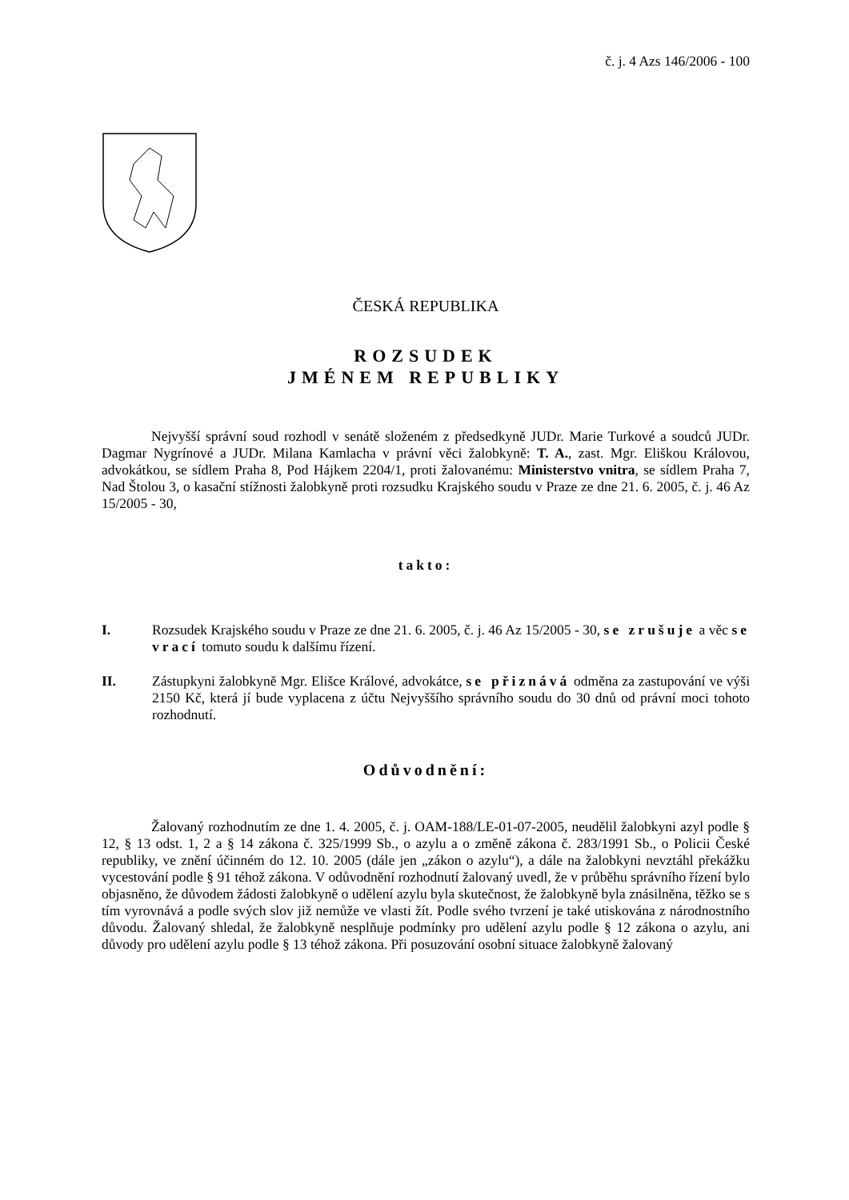č. j. 4 Azs 146/2006 - 100
ČESKÁ REPUBLIKA
ROZSUDEK
JMÉNEM REPUBLIKY
Nejvyšší správní soud rozhodl v senátě složeném z předsedkyně JUDr. Marie Turkové a soudců JUDr. Dagmar Nygrínové a JUDr. Milana Kamlacha v právní věci žalobkyně: T. A., zast. Mgr. Eliškou Královou, advokátkou, se sídlem Praha 8, Pod Hájkem 2204/1, proti žalovanému: Ministerstvo vnitra, se sídlem Praha 7, Nad Štolou 3, o kasační stížnosti žalobkyně proti rozsudku Krajského soudu v Praze ze dne 21. 6. 2005, č. j. 46 Az 15/2005 - 30,
takto:
I. Rozsudek Krajského soudu v Praze ze dne 21. 6. 2005, č. j. 46 Az 15/2005 - 30, se zrušuje a věc se vrací tomuto soudu k dalšímu řízení.
II. Zástupkyni žalobkyně Mgr. Elišce Králové, advokátce, se přiznává odměna za zastupování ve výši 2150 Kč, která jí bude vyplacena z účtu Nejvyššího správního soudu do 30 dnů od právní moci tohoto rozhodnutí.
Odůvodnění:
Žalovaný rozhodnutím ze dne 1. 4. 2005, č. j. OAM-188/LE-01-07-2005, neudělil žalobkyni azyl podle § 12, § 13 odst. 1, 2 a § 14 zákona č. 325/1999 Sb., o azylu a o změně zákona č. 283/1991 Sb., o Policii České republiky, ve znění účinném do 12. 10. 2005 (dále jen „zákon o azylu“), a dále na žalobkyni nevztáhl překážku vycestování podle § 91 téhož zákona. V odůvodnění rozhodnutí žalovaný uvedl, že v průběhu správního řízení bylo objasněno, že důvodem žádosti žalobkyně o udělení azylu byla skutečnost, že žalobkyně byla znásilněna, těžko se s tím vyrovnává a podle svých slov již nemůže ve vlasti žít. Podle svého tvrzení je také utiskována z národnostního důvodu. Žalovaný shledal, že žalobkyně nesplňuje podmínky pro udělení azylu podle § 12 zákona o azylu, ani důvody pro udělení azylu podle § 13 téhož zákona. Při posuzování osobní situace žalobkyně žalovaný